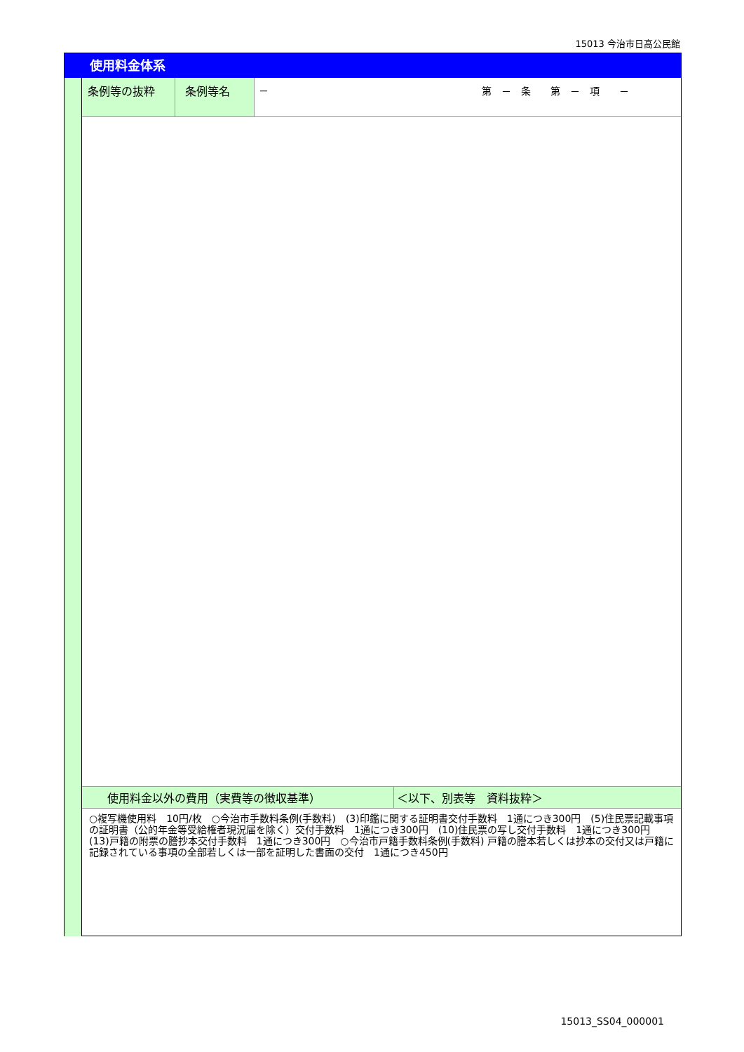15013 今治市日高公民館
使用料金体系
| 条例等の抜粋 | 条例等名 | － 第 － 条 第 － 項 － |
| 使用料金以外の費用（実費等の徴収基準） | ＜以下、別表等 資料抜粋＞ |
○複写機使用料　10円/枚　○今治市手数料条例(手数料)　(3)印鑑に関する証明書交付手数料　1通につき300円　(5)住民票記載事項の証明書（公的年金等受給権者現況届を除く）交付手数料　1通につき300円　(10)住民票の写し交付手数料　1通につき300円　(13)戸籍の附票の謄抄本交付手数料　1通につき300円　○今治市戸籍手数料条例(手数料) 戸籍の謄本若しくは抄本の交付又は戸籍に記録されている事項の全部若しくは一部を証明した書面の交付　1通につき450円
15013_SS04_000001